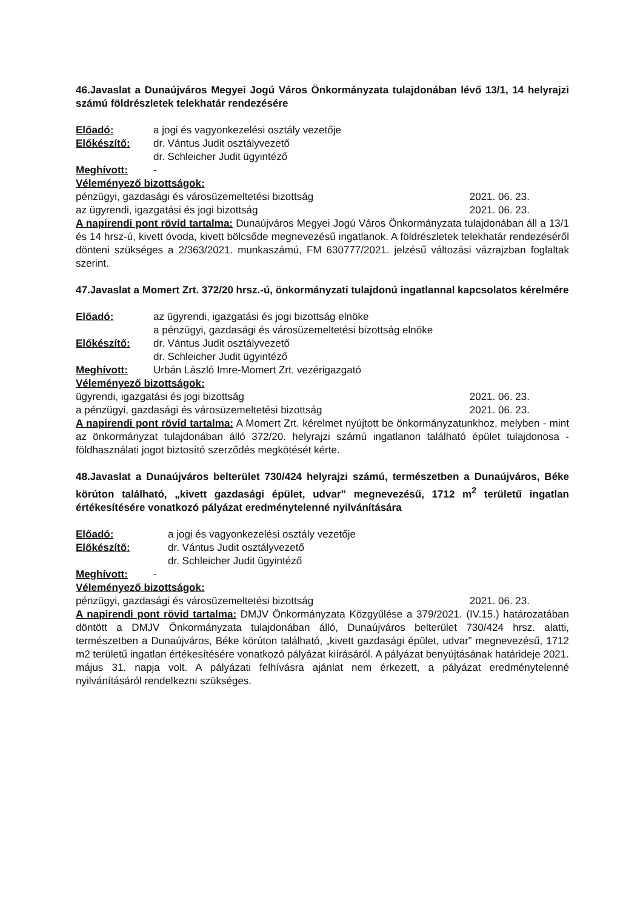46.Javaslat a Dunaújváros Megyei Jogú Város Önkormányzata tulajdonában lévő 13/1, 14 helyrajzi számú földrészletek telekhatár rendezésére
Előadó: a jogi és vagyonkezelési osztály vezetője
Előkészítő: dr. Vántus Judit osztályvezető
dr. Schleicher Judit ügyintéző
Meghívott: -
Véleményező bizottságok:
pénzügyi, gazdasági és városüzemeltetési bizottság 2021. 06. 23.
az ügyrendi, igazgatási és jogi bizottság 2021. 06. 23.
A napirendi pont rövid tartalma: Dunaújváros Megyei Jogú Város Önkormányzata tulajdonában áll a 13/1 és 14 hrsz-ú, kivett óvoda, kivett bölcsőde megnevezésű ingatlanok. A földrészletek telekhatár rendezéséről dönteni szükséges a 2/363/2021. munkaszámú, FM 630777/2021. jelzésű változási vázrajzban foglaltak szerint.
47.Javaslat a Momert Zrt. 372/20 hrsz.-ú, önkormányzati tulajdonú ingatlannal kapcsolatos kérelmére
Előadó: az ügyrendi, igazgatási és jogi bizottság elnöke
a pénzügyi, gazdasági és városüzemeltetési bizottság elnöke
Előkészítő: dr. Vántus Judit osztályvezető
dr. Schleicher Judit ügyintéző
Meghívott: Urbán László Imre-Momert Zrt. vezérigazgató
Véleményező bizottságok:
ügyrendi, igazgatási és jogi bizottság 2021. 06. 23.
a pénzügyi, gazdasági és városüzemeltetési bizottság 2021. 06. 23.
A napirendi pont rövid tartalma: A Momert Zrt. kérelmet nyújtott be önkormányzatunkhoz, melyben - mint az önkormányzat tulajdonában álló 372/20. helyrajzi számú ingatlanon található épület tulajdonosa - földhasználati jogot biztosító szerződés megkötését kérte.
48.Javaslat a Dunaújváros belterület 730/424 helyrajzi számú, természetben a Dunaújváros, Béke körúton található, „kivett gazdasági épület, udvar” megnevezésű, 1712 m<sup>2</sup> területű ingatlan értékesítésére vonatkozó pályázat eredménytelenné nyilvánítására
Előadó: a jogi és vagyonkezelési osztály vezetője
Előkészítő: dr. Vántus Judit osztályvezető
dr. Schleicher Judit ügyintéző
Meghívott: -
Véleményező bizottságok:
pénzügyi, gazdasági és városüzemeltetési bizottság 2021. 06. 23.
A napirendi pont rövid tartalma: DMJV Önkormányzata Közgyűlése a 379/2021. (IV.15.) határozatában döntött a DMJV Önkormányzata tulajdonában álló, Dunaújváros belterület 730/424 hrsz. alatti, természetben a Dunaújváros, Béke körúton található, „kivett gazdasági épület, udvar” megnevezésű, 1712 m2 területű ingatlan értékesítésére vonatkozó pályázat kiírásáról. A pályázat benyújtásának határideje 2021. május 31. napja volt. A pályázati felhívásra ajánlat nem érkezett, a pályázat eredménytelenné nyilvánításáról rendelkezni szükséges.